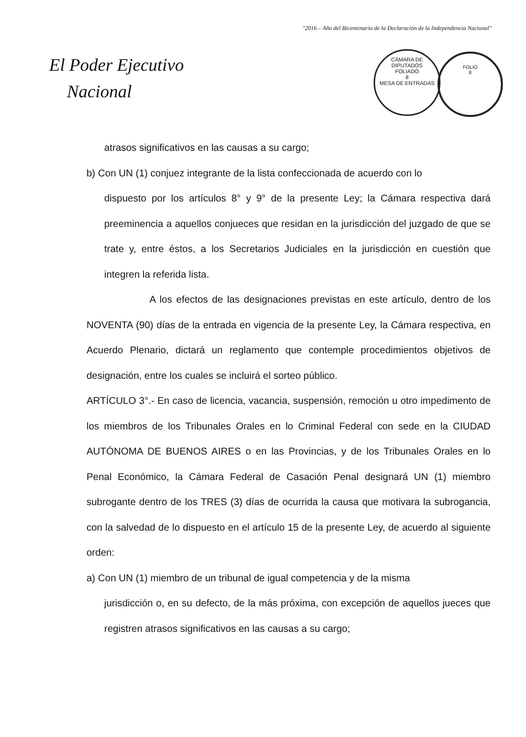"2016 – Año del Bicentenario de la Declaración de la Independencia Nacional"
El Poder Ejecutivo
Nacional
CÁMARA DE DIPUTADOS
FOLIADO
8
MESA DE ENTRADAS
FOLIO
8
atrasos significativos en las causas a su cargo;
b) Con UN (1) conjuez integrante de la lista confeccionada de acuerdo con lo
dispuesto por los artículos 8° y 9° de la presente Ley; la Cámara respectiva dará preeminencia a aquellos conjueces que residan en la jurisdicción del juzgado de que se trate y, entre éstos, a los Secretarios Judiciales en la jurisdicción en cuestión que integren la referida lista.
A los efectos de las designaciones previstas en este artículo, dentro de los NOVENTA (90) días de la entrada en vigencia de la presente Ley, la Cámara respectiva, en Acuerdo Plenario, dictará un reglamento que contemple procedimientos objetivos de designación, entre los cuales se incluirá el sorteo público.
ARTÍCULO 3°.- En caso de licencia, vacancia, suspensión, remoción u otro impedimento de los miembros de los Tribunales Orales en lo Criminal Federal con sede en la CIUDAD AUTÓNOMA DE BUENOS AIRES o en las Provincias, y de los Tribunales Orales en lo Penal Económico, la Cámara Federal de Casación Penal designará UN (1) miembro subrogante dentro de los TRES (3) días de ocurrida la causa que motivara la subrogancia, con la salvedad de lo dispuesto en el artículo 15 de la presente Ley, de acuerdo al siguiente orden:
a) Con UN (1) miembro de un tribunal de igual competencia y de la misma
jurisdicción o, en su defecto, de la más próxima, con excepción de aquellos jueces que registren atrasos significativos en las causas a su cargo;